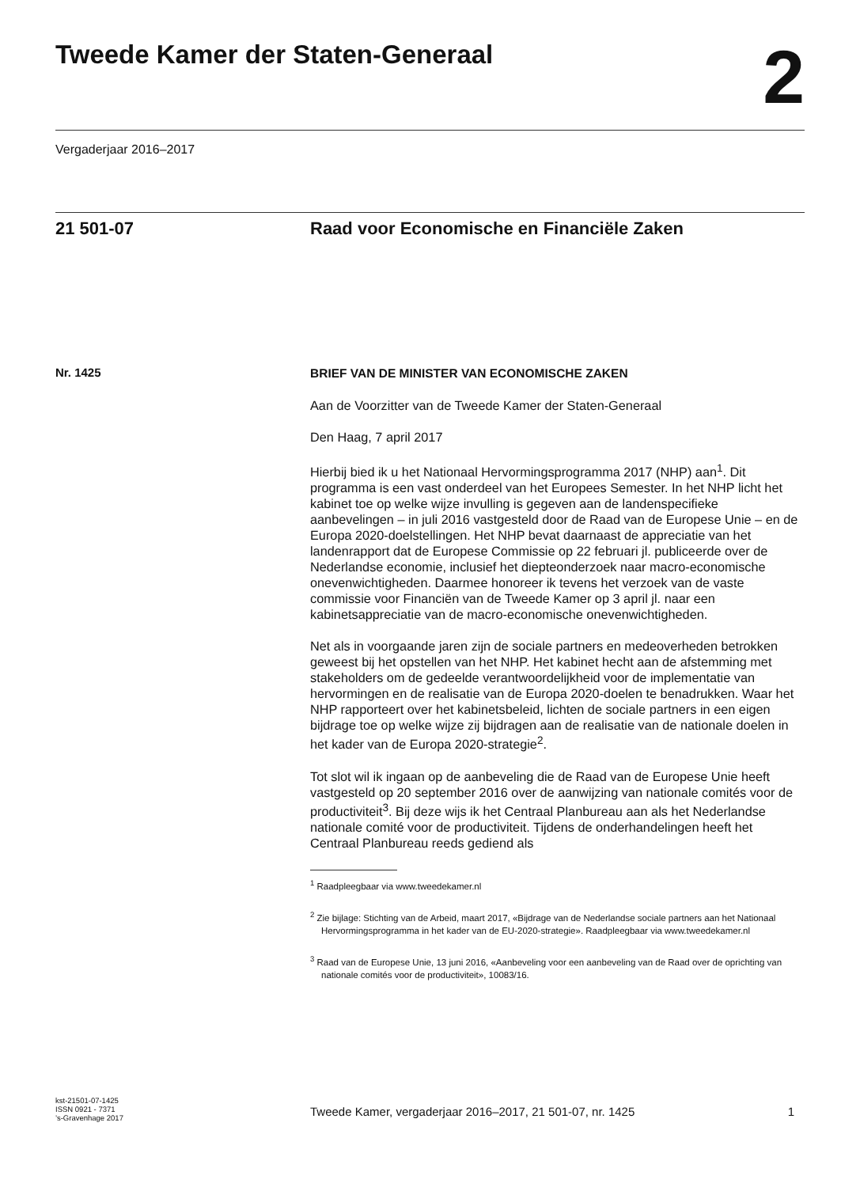Tweede Kamer der Staten-Generaal
2
Vergaderjaar 2016–2017
21 501-07
Raad voor Economische en Financiële Zaken
Nr. 1425
BRIEF VAN DE MINISTER VAN ECONOMISCHE ZAKEN
Aan de Voorzitter van de Tweede Kamer der Staten-Generaal
Den Haag, 7 april 2017
Hierbij bied ik u het Nationaal Hervormingsprogramma 2017 (NHP) aan<sup>1</sup>. Dit programma is een vast onderdeel van het Europees Semester. In het NHP licht het kabinet toe op welke wijze invulling is gegeven aan de landenspecifieke aanbevelingen – in juli 2016 vastgesteld door de Raad van de Europese Unie – en de Europa 2020-doelstellingen. Het NHP bevat daarnaast de appreciatie van het landenrapport dat de Europese Commissie op 22 februari jl. publiceerde over de Nederlandse economie, inclusief het diepteonderzoek naar macro-economische onevenwichtigheden. Daarmee honoreer ik tevens het verzoek van de vaste commissie voor Financiën van de Tweede Kamer op 3 april jl. naar een kabinetsappreciatie van de macro-economische onevenwichtigheden.
Net als in voorgaande jaren zijn de sociale partners en medeoverheden betrokken geweest bij het opstellen van het NHP. Het kabinet hecht aan de afstemming met stakeholders om de gedeelde verantwoordelijkheid voor de implementatie van hervormingen en de realisatie van de Europa 2020-doelen te benadrukken. Waar het NHP rapporteert over het kabinetsbeleid, lichten de sociale partners in een eigen bijdrage toe op welke wijze zij bijdragen aan de realisatie van de nationale doelen in het kader van de Europa 2020-strategie<sup>2</sup>.
Tot slot wil ik ingaan op de aanbeveling die de Raad van de Europese Unie heeft vastgesteld op 20 september 2016 over de aanwijzing van nationale comités voor de productiviteit<sup>3</sup>. Bij deze wijs ik het Centraal Planbureau aan als het Nederlandse nationale comité voor de productiviteit. Tijdens de onderhandelingen heeft het Centraal Planbureau reeds gediend als
<sup>1</sup> Raadpleegbaar via www.tweedekamer.nl
<sup>2</sup> Zie bijlage: Stichting van de Arbeid, maart 2017, «Bijdrage van de Nederlandse sociale partners aan het Nationaal Hervormingsprogramma in het kader van de EU-2020-strategie». Raadpleegbaar via www.tweedekamer.nl
<sup>3</sup> Raad van de Europese Unie, 13 juni 2016, «Aanbeveling voor een aanbeveling van de Raad over de oprichting van nationale comités voor de productiviteit», 10083/16.
kst-21501-07-1425
ISSN 0921 - 7371
’s-Gravenhage 2017
Tweede Kamer, vergaderjaar 2016–2017, 21 501-07, nr. 1425
1